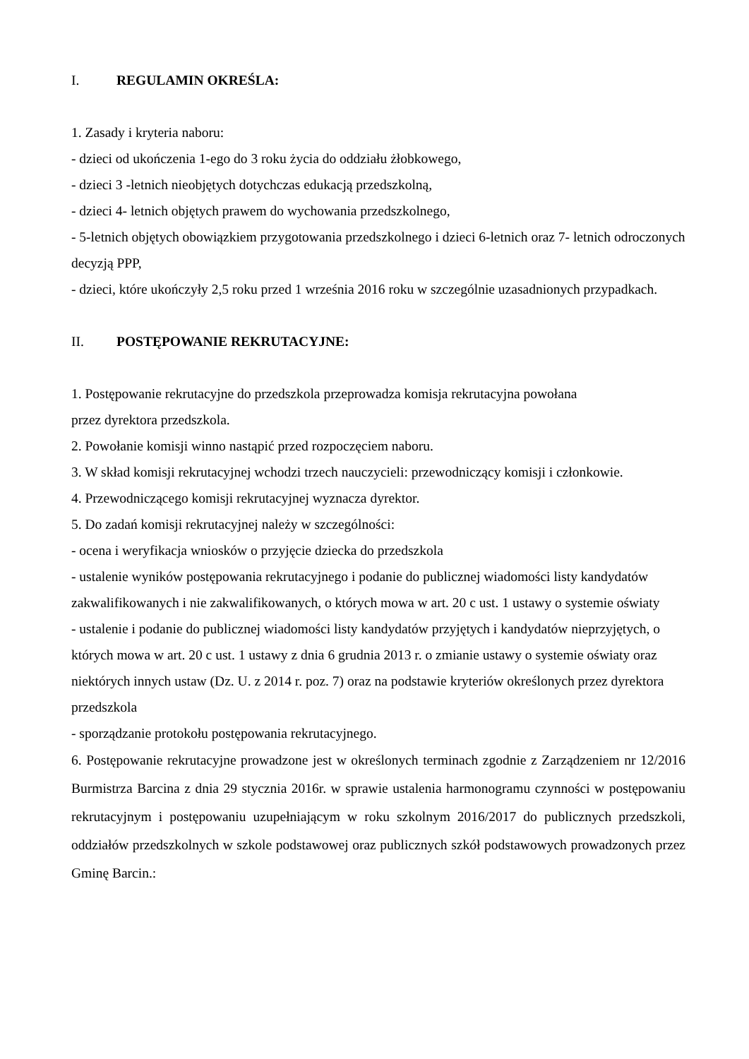I. REGULAMIN OKREŚLA:
1. Zasady i kryteria naboru:
- dzieci od ukończenia 1-ego do 3 roku życia do oddziału żłobkowego,
- dzieci 3 -letnich nieobjętych dotychczas edukacją przedszkolną,
- dzieci 4- letnich objętych prawem do wychowania przedszkolnego,
- 5-letnich objętych obowiązkiem przygotowania przedszkolnego i dzieci 6-letnich oraz 7- letnich odroczonych decyzją PPP,
- dzieci, które ukończyły 2,5 roku przed 1 września 2016 roku w szczególnie uzasadnionych przypadkach.
II. POSTĘPOWANIE REKRUTACYJNE:
1. Postępowanie rekrutacyjne do przedszkola przeprowadza komisja rekrutacyjna powołana
przez dyrektora przedszkola.
2. Powołanie komisji winno nastąpić przed rozpoczęciem naboru.
3. W skład komisji rekrutacyjnej wchodzi trzech nauczycieli: przewodniczący komisji i członkowie.
4. Przewodniczącego komisji rekrutacyjnej wyznacza dyrektor.
5. Do zadań komisji rekrutacyjnej należy w szczególności:
- ocena i weryfikacja wniosków o przyjęcie dziecka do przedszkola
- ustalenie wyników postępowania rekrutacyjnego i podanie do publicznej wiadomości listy kandydatów zakwalifikowanych i nie zakwalifikowanych, o których mowa w art. 20 c ust. 1 ustawy o systemie oświaty
- ustalenie i podanie do publicznej wiadomości listy kandydatów przyjętych i kandydatów nieprzyjętych, o których mowa w art. 20 c ust. 1 ustawy z dnia 6 grudnia 2013 r. o zmianie ustawy o systemie oświaty oraz niektórych innych ustaw (Dz. U. z 2014 r. poz. 7) oraz na podstawie kryteriów określonych przez dyrektora przedszkola
- sporządzanie protokołu postępowania rekrutacyjnego.
6. Postępowanie rekrutacyjne prowadzone jest w określonych terminach zgodnie z Zarządzeniem nr 12/2016 Burmistrza Barcina z dnia 29 stycznia 2016r. w sprawie ustalenia harmonogramu czynności w postępowaniu rekrutacyjnym i postępowaniu uzupełniającym w roku szkolnym 2016/2017 do publicznych przedszkoli, oddziałów przedszkolnych w szkole podstawowej oraz publicznych szkół podstawowych prowadzonych przez Gminę Barcin.: